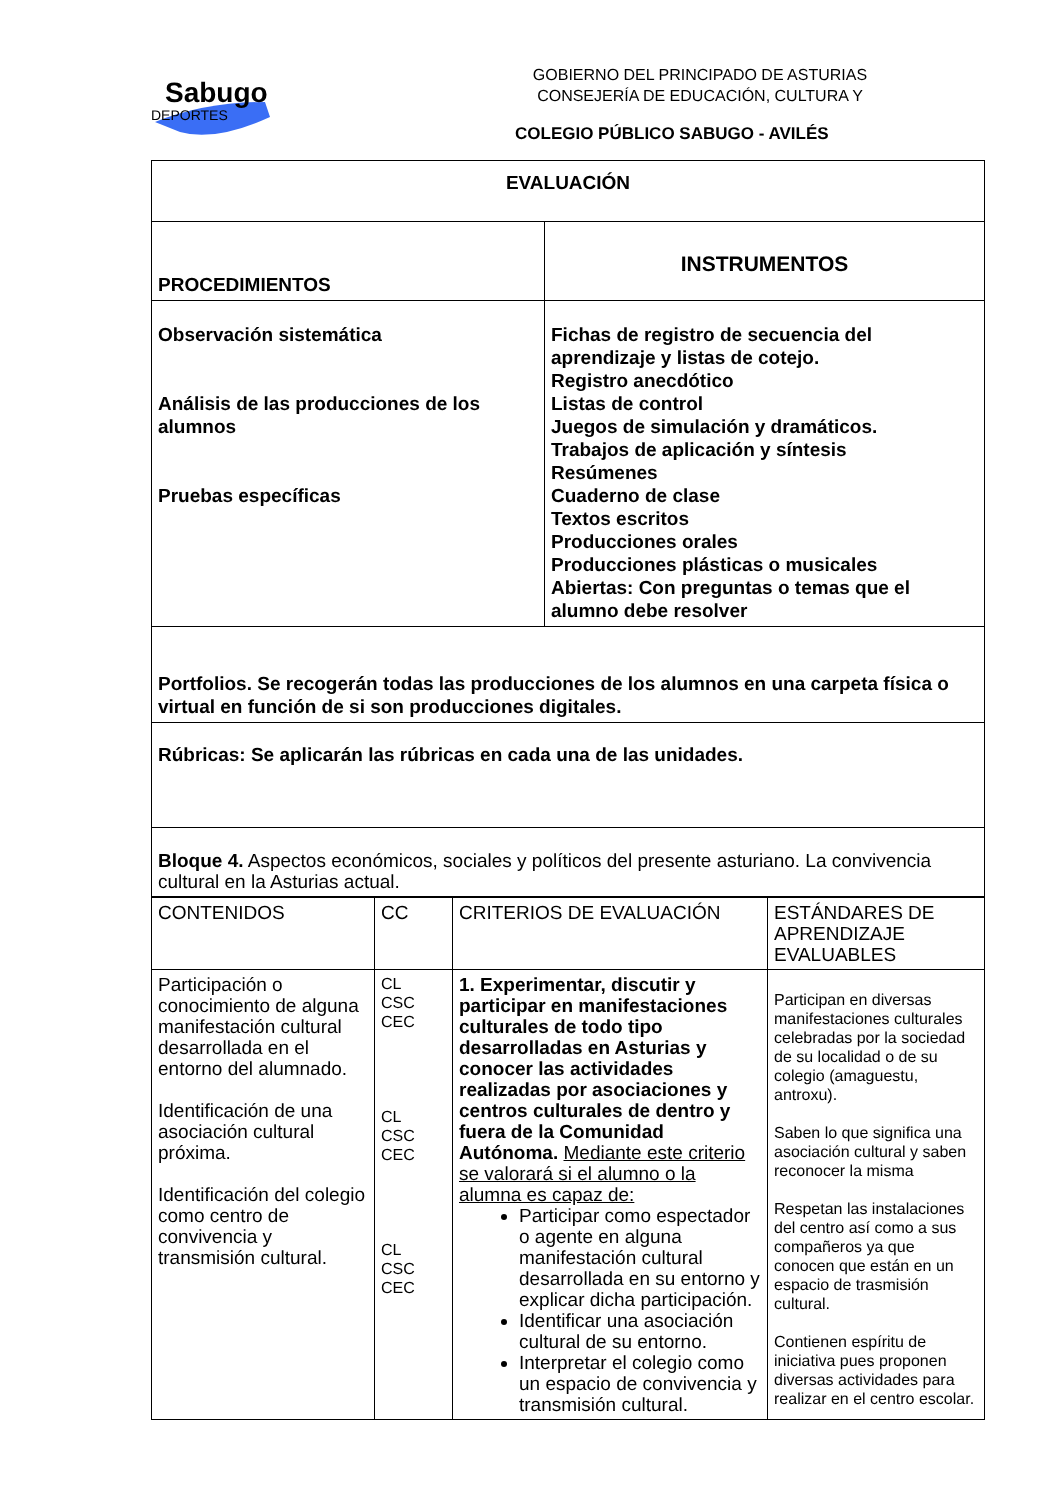Sabugo
DEPORTES
GOBIERNO DEL PRINCIPADO DE ASTURIAS
CONSEJERÍA DE EDUCACIÓN, CULTURA Y
COLEGIO PÚBLICO SABUGO - AVILÉS
| EVALUACIÓN | |
| PROCEDIMIENTOS | INSTRUMENTOS |
| Observación sistemática Análisis de las producciones de los alumnos Pruebas específicas | Fichas de registro de secuencia del aprendizaje y listas de cotejo. Registro anecdótico Listas de control Juegos de simulación y dramáticos. Trabajos de aplicación y síntesis Resúmenes Cuaderno de clase Textos escritos Producciones orales Producciones plásticas o musicales Abiertas: Con preguntas o temas que el alumno debe resolver |
| Portfolios. Se recogerán todas las producciones de los alumnos en una carpeta física o virtual en función de si son producciones digitales. | |
| Rúbricas: Se aplicarán las rúbricas en cada una de las unidades. | |
| Bloque 4. Aspectos económicos, sociales y políticos del presente asturiano. La convivencia cultural en la Asturias actual. | |
| CONTENIDOS | CC | CRITERIOS DE EVALUACIÓN | ESTÁNDARES DE APRENDIZAJE EVALUABLES |
| Participación o conocimiento de alguna manifestación cultural desarrollada en el entorno del alumnado. Identificación de una asociación cultural próxima. Identificación del colegio como centro de convivencia y transmisión cultural. | CL CSC CEC CL CSC CEC CL CSC CEC | 1. Experimentar, discutir y participar en manifestaciones culturales de todo tipo desarrolladas en Asturias y conocer las actividades realizadas por asociaciones y centros culturales de dentro y fuera de la Comunidad Autónoma. Mediante este criterio se valorará si el alumno o la alumna es capaz de: Participar como espectador o agente en alguna manifestación cultural desarrollada en su entorno y explicar dicha participación. Identificar una asociación cultural de su entorno. Interpretar el colegio como un espacio de convivencia y transmisión cultural. | Participan en diversas manifestaciones culturales celebradas por la sociedad de su localidad o de su colegio (amaguestu, antroxu). Saben lo que significa una asociación cultural y saben reconocer la misma Respetan las instalaciones del centro así como a sus compañeros ya que conocen que están en un espacio de trasmisión cultural. Contienen espíritu de iniciativa pues proponen diversas actividades para realizar en el centro escolar. |